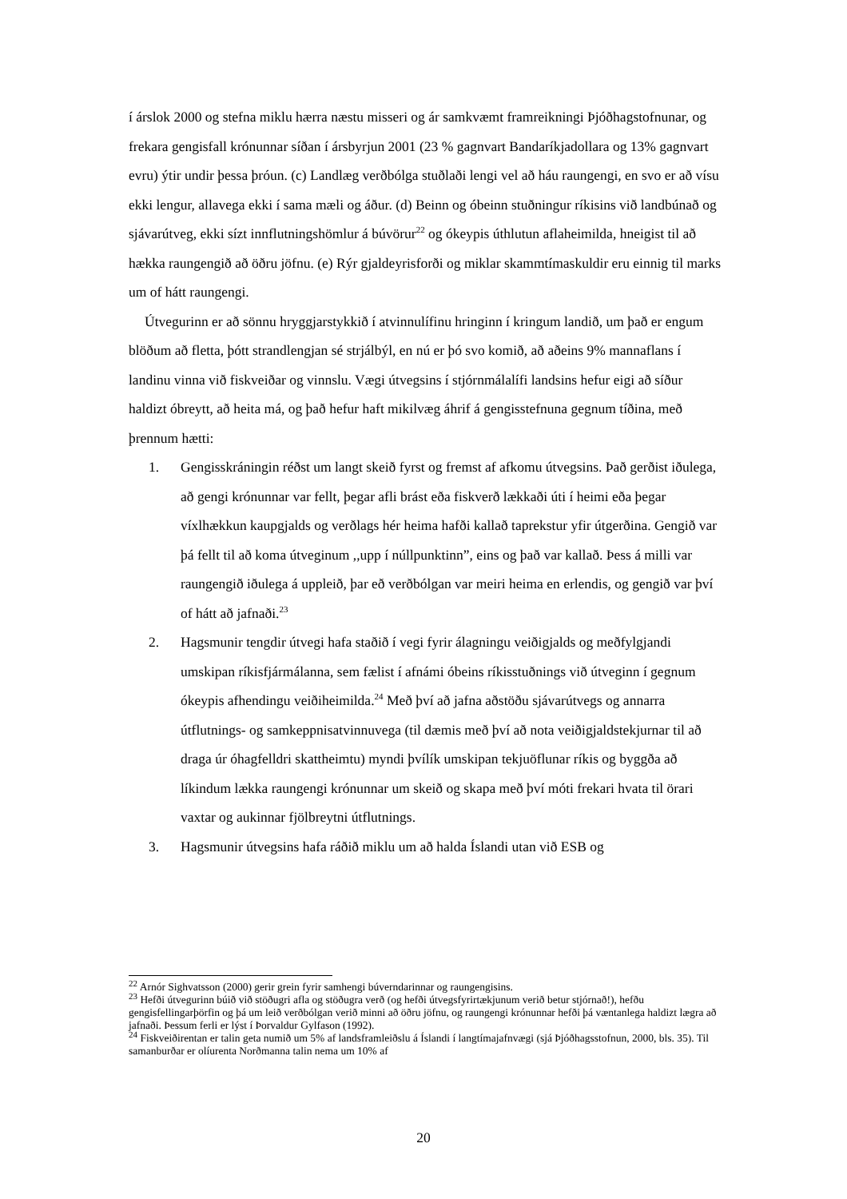í árslok 2000 og stefna miklu hærra næstu misseri og ár samkvæmt framreikningi Þjóðhagstofnunar, og frekara gengisfall krónunnar síðan í ársbyrjun 2001 (23 % gagnvart Bandaríkjadollara og 13% gagnvart evru) ýtir undir þessa þróun. (c) Landlæg verðbólga stuðlaði lengi vel að háu raungengi, en svo er að vísu ekki lengur, allavega ekki í sama mæli og áður. (d) Beinn og óbeinn stuðningur ríkisins við landbúnað og sjávarútveg, ekki sízt innflutningshömlur á búvörur<sup>22</sup> og ókeypis úthlutun aflaheimilda, hneigist til að hækka raungengið að öðru jöfnu. (e) Rýr gjaldeyrisforði og miklar skammtímaskuldir eru einnig til marks um of hátt raungengi.
Útvegurinn er að sönnu hryggjarstykkið í atvinnulífinu hringinn í kringum landið, um það er engum blöðum að fletta, þótt strandlengjan sé strjálbýl, en nú er þó svo komið, að aðeins 9% mannaflans í landinu vinna við fiskveiðar og vinnslu. Vægi útvegsins í stjórnmálalífi landsins hefur eigi að síður haldizt óbreytt, að heita má, og það hefur haft mikilvæg áhrif á gengisstefnuna gegnum tíðina, með þrennum hætti:
1. Gengisskráningin réðst um langt skeið fyrst og fremst af afkomu útvegsins. Það gerðist iðulega, að gengi krónunnar var fellt, þegar afli brást eða fiskverð lækkaði úti í heimi eða þegar víxlhækkun kaupgjalds og verðlags hér heima hafði kallað taprekstur yfir útgerðina. Gengið var þá fellt til að koma útveginum ,,upp í núllpunktinn”, eins og það var kallað. Þess á milli var raungengið iðulega á uppleið, þar eð verðbólgan var meiri heima en erlendis, og gengið var því of hátt að jafnaði.<sup>23</sup>
2. Hagsmunir tengdir útvegi hafa staðið í vegi fyrir álagningu veiðigjalds og meðfylgjandi umskipan ríkisfjármálanna, sem fælist í afnámi óbeins ríkisstuðnings við útveginn í gegnum ókeypis afhendingu veiðiheimilda.<sup>24</sup> Með því að jafna aðstöðu sjávarútvegs og annarra útflutnings- og samkeppnisatvinnuvega (til dæmis með því að nota veiðigjaldstekjurnar til að draga úr óhagfelldri skattheimtu) myndi þvílík umskipan tekjuöflunar ríkis og byggða að líkindum lækka raungengi krónunnar um skeið og skapa með því móti frekari hvata til örari vaxtar og aukinnar fjölbreytni útflutnings.
3. Hagsmunir útvegsins hafa ráðið miklu um að halda Íslandi utan við ESB og
<sup>22</sup> Arnór Sighvatsson (2000) gerir grein fyrir samhengi búverndarinnar og raungengisins.
<sup>23</sup> Hefði útvegurinn búið við stöðugri afla og stöðugra verð (og hefði útvegsfyrirtækjunum verið betur stjórnað!), hefðu gengisfellingarþörfin og þá um leið verðbólgan verið minni að öðru jöfnu, og raungengi krónunnar hefði þá væntanlega haldizt lægra að jafnaði. Þessum ferli er lýst í Þorvaldur Gylfason (1992).
<sup>24</sup> Fiskveiðirentan er talin geta numið um 5% af landsframleiðslu á Íslandi í langtímajafnvægi (sjá Þjóðhagsstofnun, 2000, bls. 35). Til samanburðar er olíurenta Norðmanna talin nema um 10% af
20